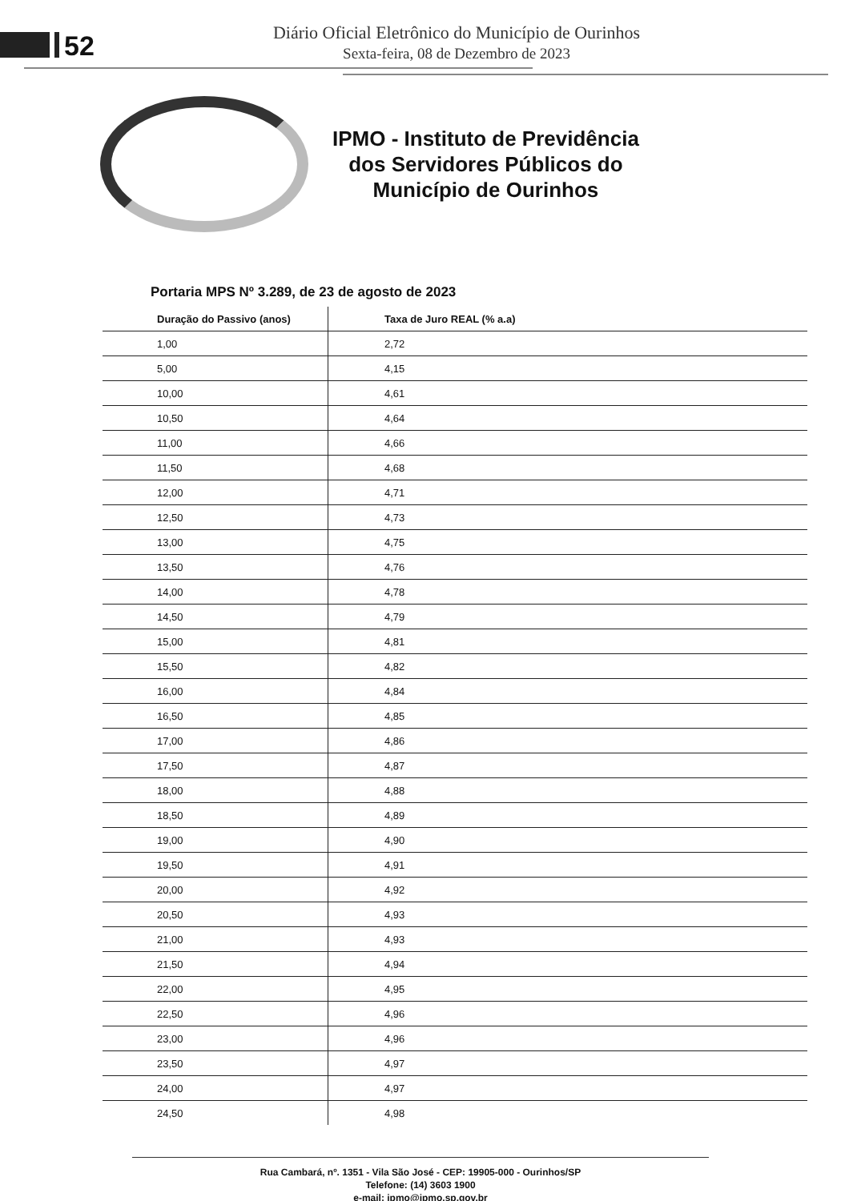52
Diário Oficial Eletrônico do Município de Ourinhos
Sexta-feira, 08 de Dezembro de 2023
IPMO - Instituto de Previdência
dos Servidores Públicos do
Município de Ourinhos
Portaria MPS Nº 3.289, de 23 de agosto de 2023
| Duração do Passivo (anos) | Taxa de Juro REAL (% a.a) |
| --- | --- |
| 1,00 | 2,72 |
| 5,00 | 4,15 |
| 10,00 | 4,61 |
| 10,50 | 4,64 |
| 11,00 | 4,66 |
| 11,50 | 4,68 |
| 12,00 | 4,71 |
| 12,50 | 4,73 |
| 13,00 | 4,75 |
| 13,50 | 4,76 |
| 14,00 | 4,78 |
| 14,50 | 4,79 |
| 15,00 | 4,81 |
| 15,50 | 4,82 |
| 16,00 | 4,84 |
| 16,50 | 4,85 |
| 17,00 | 4,86 |
| 17,50 | 4,87 |
| 18,00 | 4,88 |
| 18,50 | 4,89 |
| 19,00 | 4,90 |
| 19,50 | 4,91 |
| 20,00 | 4,92 |
| 20,50 | 4,93 |
| 21,00 | 4,93 |
| 21,50 | 4,94 |
| 22,00 | 4,95 |
| 22,50 | 4,96 |
| 23,00 | 4,96 |
| 23,50 | 4,97 |
| 24,00 | 4,97 |
| 24,50 | 4,98 |
Rua Cambará, nº. 1351 - Vila São José - CEP: 19905-000 - Ourinhos/SP
Telefone: (14) 3603 1900
e-mail: ipmo@ipmo.sp.gov.br